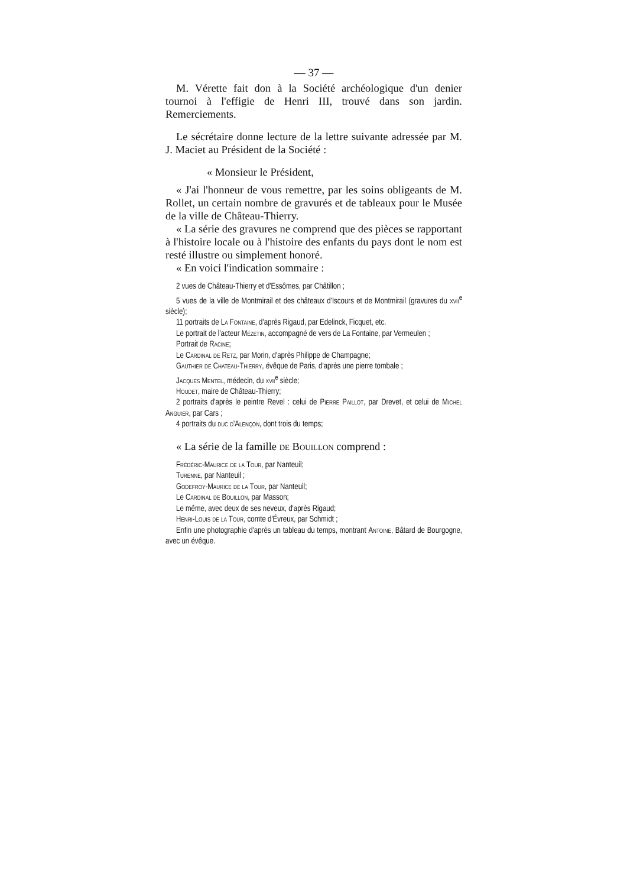— 37 —
M. Vérette fait don à la Société archéologique d'un denier tournoi à l'effigie de Henri III, trouvé dans son jardin. Remerciements.
Le sécrétaire donne lecture de la lettre suivante adressée par M. J. Maciet au Président de la Société :
« Monsieur le Président,
« J'ai l'honneur de vous remettre, par les soins obligeants de M. Rollet, un certain nombre de gravurés et de tableaux pour le Musée de la ville de Château-Thierry.
« La série des gravures ne comprend que des pièces se rapportant à l'histoire locale ou à l'histoire des enfants du pays dont le nom est resté illustre ou simplement honoré.
« En voici l'indication sommaire :
2 vues de Château-Thierry et d'Essômes, par Châtillon ;
5 vues de la ville de Montmirail et des châteaux d'Iscours et de Montmirail (gravures du xvii<sup>e</sup> siècle);
11 portraits de La Fontaine, d'après Rigaud, par Edelinck, Ficquet, etc.
Le portrait de l'acteur Mézetin, accompagné de vers de La Fontaine, par Vermeulen ;
Portrait de Racine;
Le Cardinal de Retz, par Morin, d'après Philippe de Champagne;
Gauthier de Chateau-Thierry, évêque de Paris, d'après une pierre tombale ;
Jacques Mentel, médecin, du xvii<sup>e</sup> siècle;
Houdet, maire de Château-Thierry;
2 portraits d'après le peintre Revel : celui de Pierre Paillot, par Drevet, et celui de Michel Anguier, par Cars ;
4 portraits du duc d'Alençon, dont trois du temps;
« La série de la famille de Bouillon comprend :
Frédéric-Maurice de la Tour, par Nanteuil;
Turenne, par Nanteuil ;
Godefroy-Maurice de la Tour, par Nanteuil;
Le Cardinal de Bouillon, par Masson;
Le même, avec deux de ses neveux, d'après Rigaud;
Henri-Louis de la Tour, comte d'Évreux, par Schmidt ;
Enfin une photographie d'après un tableau du temps, montrant Antoine, Bâtard de Bourgogne, avec un évêque.